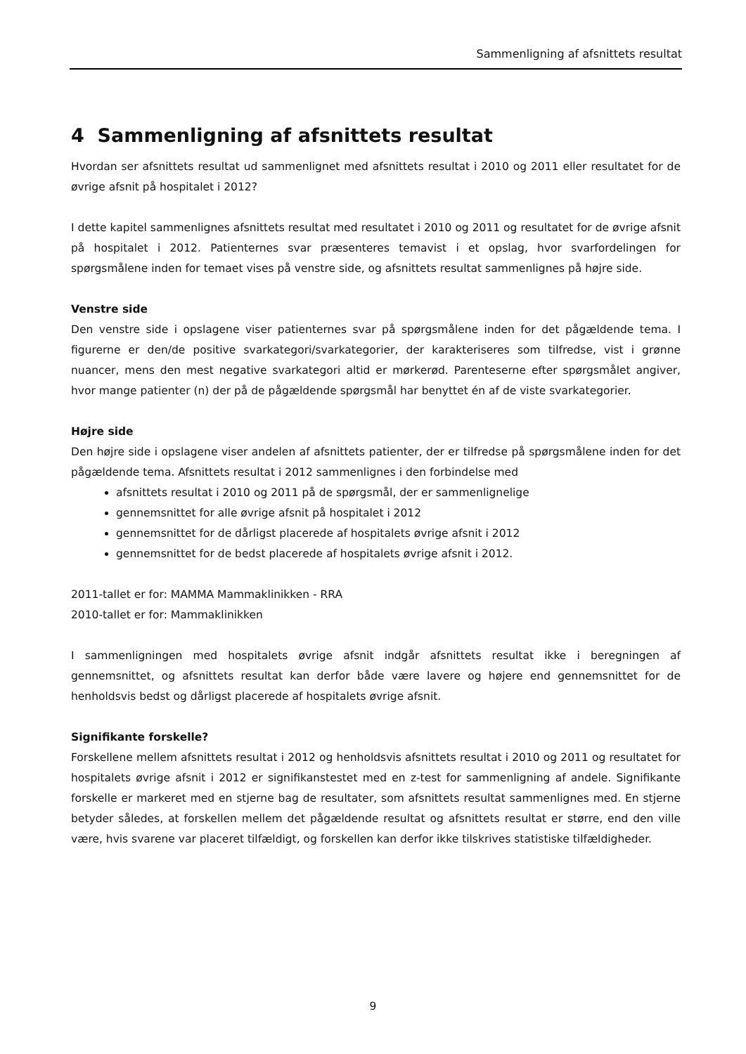Sammenligning af afsnittets resultat
4 Sammenligning af afsnittets resultat
Hvordan ser afsnittets resultat ud sammenlignet med afsnittets resultat i 2010 og 2011 eller resultatet for de øvrige afsnit på hospitalet i 2012?
I dette kapitel sammenlignes afsnittets resultat med resultatet i 2010 og 2011 og resultatet for de øvrige afsnit på hospitalet i 2012. Patienternes svar præsenteres temavist i et opslag, hvor svarfordelingen for spørgsmålene inden for temaet vises på venstre side, og afsnittets resultat sammenlignes på højre side.
Venstre side
Den venstre side i opslagene viser patienternes svar på spørgsmålene inden for det pågældende tema. I figurerne er den/de positive svarkategori/svarkategorier, der karakteriseres som tilfredse, vist i grønne nuancer, mens den mest negative svarkategori altid er mørkerød. Parenteserne efter spørgsmålet angiver, hvor mange patienter (n) der på de pågældende spørgsmål har benyttet én af de viste svarkategorier.
Højre side
Den højre side i opslagene viser andelen af afsnittets patienter, der er tilfredse på spørgsmålene inden for det pågældende tema. Afsnittets resultat i 2012 sammenlignes i den forbindelse med
afsnittets resultat i 2010 og 2011 på de spørgsmål, der er sammenlignelige
gennemsnittet for alle øvrige afsnit på hospitalet i 2012
gennemsnittet for de dårligst placerede af hospitalets øvrige afsnit i 2012
gennemsnittet for de bedst placerede af hospitalets øvrige afsnit i 2012.
2011-tallet er for: MAMMA Mammaklinikken - RRA
2010-tallet er for: Mammaklinikken
I sammenligningen med hospitalets øvrige afsnit indgår afsnittets resultat ikke i beregningen af gennemsnittet, og afsnittets resultat kan derfor både være lavere og højere end gennemsnittet for de henholdsvis bedst og dårligst placerede af hospitalets øvrige afsnit.
Signifikante forskelle?
Forskellene mellem afsnittets resultat i 2012 og henholdsvis afsnittets resultat i 2010 og 2011 og resultatet for hospitalets øvrige afsnit i 2012 er signifikanstestet med en z-test for sammenligning af andele. Signifikante forskelle er markeret med en stjerne bag de resultater, som afsnittets resultat sammenlignes med. En stjerne betyder således, at forskellen mellem det pågældende resultat og afsnittets resultat er større, end den ville være, hvis svarene var placeret tilfældigt, og forskellen kan derfor ikke tilskrives statistiske tilfældigheder.
9